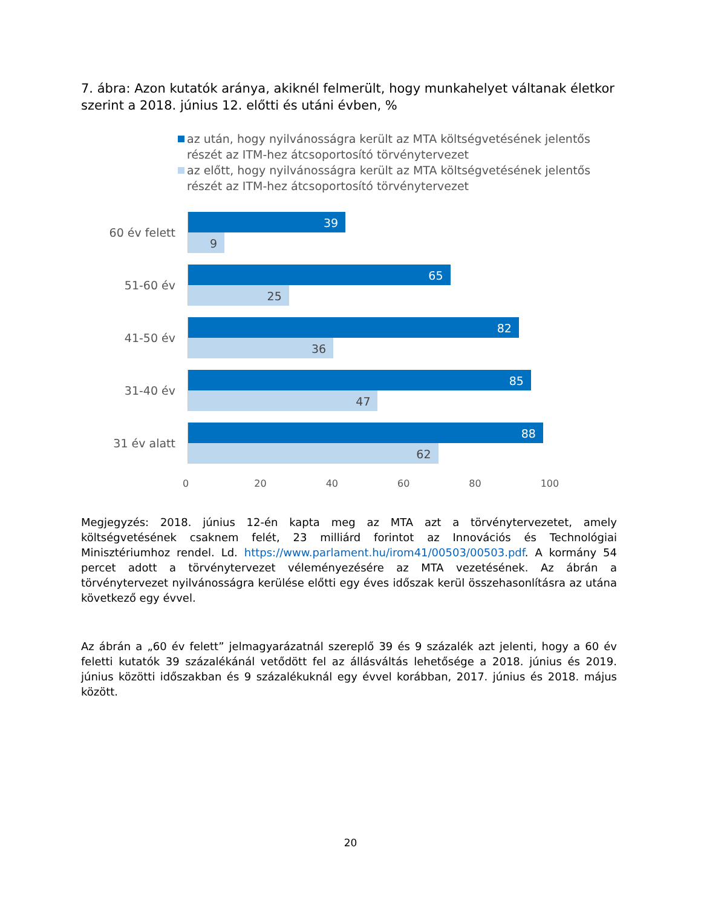7. ábra: Azon kutatók aránya, akiknél felmerült, hogy munkahelyet váltanak életkor szerint a 2018. június 12. előtti és utáni évben, %
az után, hogy nyilvánosságra került az MTA költségvetésének jelentős részét az ITM-hez átcsoportosító törvénytervezet
az előtt, hogy nyilvánosságra került az MTA költségvetésének jelentős részét az ITM-hez átcsoportosító törvénytervezet
60 év felett
39
9
51-60 év
65
25
41-50 év
82
36
31-40 év
85
47
31 év alatt
88
62
0 20 40 60 80 100
Megjegyzés: 2018. június 12-én kapta meg az MTA azt a törvénytervezetet, amely költségvetésének csaknem felét, 23 milliárd forintot az Innovációs és Technológiai Minisztériumhoz rendel. Ld. https://www.parlament.hu/irom41/00503/00503.pdf. A kormány 54 percet adott a törvénytervezet véleményezésére az MTA vezetésének. Az ábrán a törvénytervezet nyilvánosságra kerülése előtti egy éves időszak kerül összehasonlításra az utána következő egy évvel.
Az ábrán a „60 év felett” jelmagyarázatnál szereplő 39 és 9 százalék azt jelenti, hogy a 60 év feletti kutatók 39 százalékánál vetődött fel az állásváltás lehetősége a 2018. június és 2019. június közötti időszakban és 9 százalékuknál egy évvel korábban, 2017. június és 2018. május között.
20